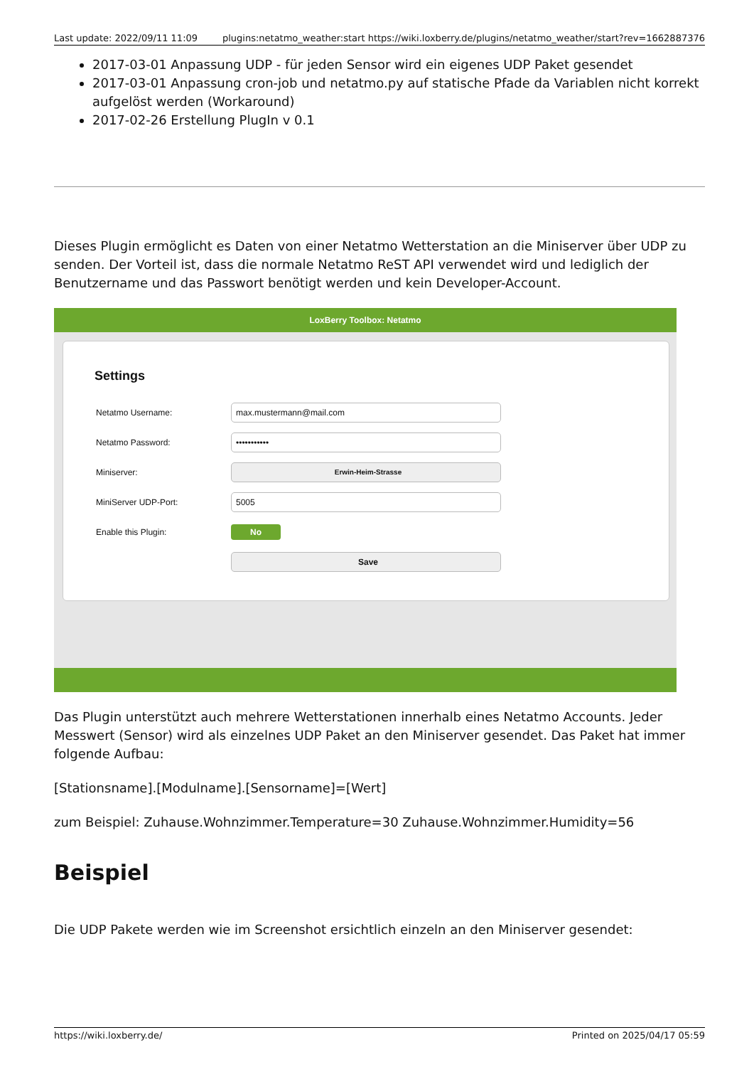Last update: 2022/09/11 11:09 plugins:netatmo_weather:start https://wiki.loxberry.de/plugins/netatmo_weather/start?rev=1662887376
2017-03-01 Anpassung UDP - für jeden Sensor wird ein eigenes UDP Paket gesendet
2017-03-01 Anpassung cron-job und netatmo.py auf statische Pfade da Variablen nicht korrekt aufgelöst werden (Workaround)
2017-02-26 Erstellung PlugIn v 0.1
Dieses Plugin ermöglicht es Daten von einer Netatmo Wetterstation an die Miniserver über UDP zu senden. Der Vorteil ist, dass die normale Netatmo ReST API verwendet wird und lediglich der Benutzername und das Passwort benötigt werden und kein Developer-Account.
LoxBerry Toolbox: Netatmo
Settings
Netatmo Username:
max.mustermann@mail.com
Netatmo Password:
•••••••••••
Miniserver:
Erwin-Heim-Strasse
MiniServer UDP-Port:
5005
Enable this Plugin:
No
Save
Das Plugin unterstützt auch mehrere Wetterstationen innerhalb eines Netatmo Accounts. Jeder Messwert (Sensor) wird als einzelnes UDP Paket an den Miniserver gesendet. Das Paket hat immer folgende Aufbau:
[Stationsname].[Modulname].[Sensorname]=[Wert]
zum Beispiel: Zuhause.Wohnzimmer.Temperature=30 Zuhause.Wohnzimmer.Humidity=56
Beispiel
Die UDP Pakete werden wie im Screenshot ersichtlich einzeln an den Miniserver gesendet:
https://wiki.loxberry.de/ Printed on 2025/04/17 05:59